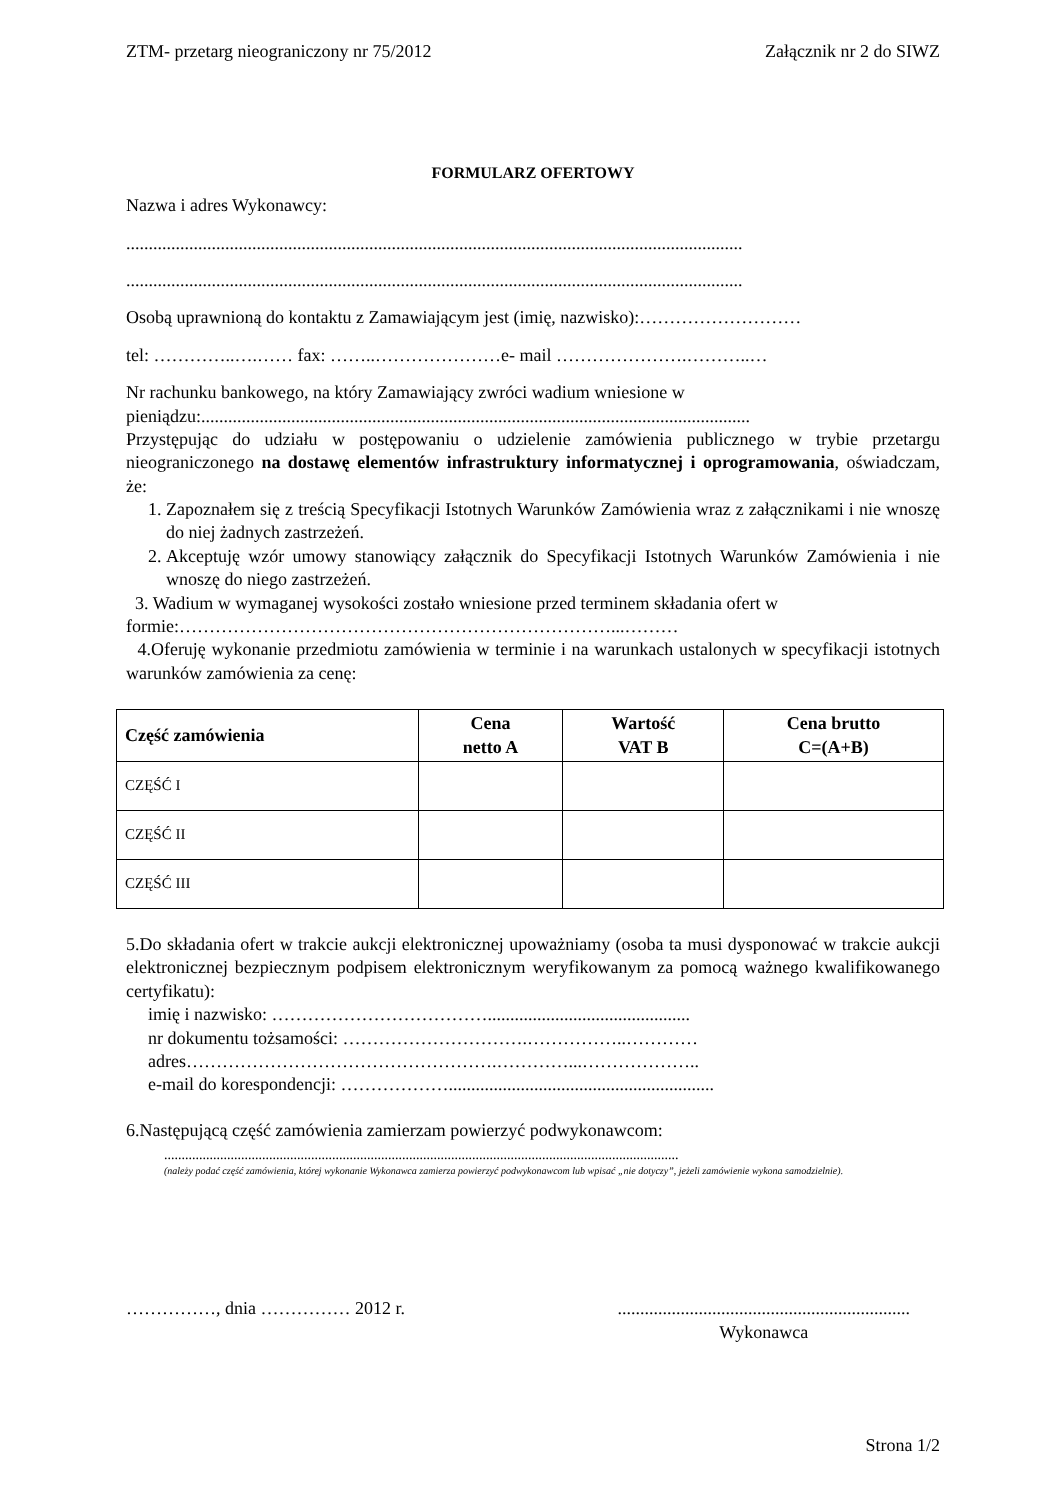ZTM- przetarg nieograniczony nr 75/2012 Załącznik nr 2 do SIWZ
FORMULARZ OFERTOWY
Nazwa i adres Wykonawcy:
.........................................................................................................................................
.........................................................................................................................................
Osobą uprawnioną do kontaktu z Zamawiającym jest (imię, nazwisko):………………………
tel: …………..….…… fax: ……..…………………e- mail ………………….………..…
Nr rachunku bankowego, na który Zamawiający zwróci wadium wniesione w pieniądzu:..........................................................................................................................
Przystępując do udziału w postępowaniu o udzielenie zamówienia publicznego w trybie przetargu nieograniczonego na dostawę elementów infrastruktury informatycznej i oprogramowania, oświadczam, że:
1. Zapoznałem się z treścią Specyfikacji Istotnych Warunków Zamówienia wraz z załącznikami i nie wnoszę do niej żadnych zastrzeżeń.
2. Akceptuję wzór umowy stanowiący załącznik do Specyfikacji Istotnych Warunków Zamówienia i nie wnoszę do niego zastrzeżeń.
3. Wadium w wymaganej wysokości zostało wniesione przed terminem składania ofert w formie:………………………………………………………………...………
4.Oferuję wykonanie przedmiotu zamówienia w terminie i na warunkach ustalonych w specyfikacji istotnych warunków zamówienia za cenę:
| Część zamówienia | Cena netto A | Wartość VAT B | Cena brutto C=(A+B) |
| --- | --- | --- | --- |
| CZĘŚĆ I | | | |
| CZĘŚĆ II | | | |
| CZĘŚĆ III | | | |
5.Do składania ofert w trakcie aukcji elektronicznej upoważniamy (osoba ta musi dysponować w trakcie aukcji elektronicznej bezpiecznym podpisem elektronicznym weryfikowanym za pomocą ważnego kwalifikowanego certyfikatu):
imię i nazwisko: ……………………………….............................................
nr dokumentu tożsamości: ………………………….……………..…………
adres…………………………………………….…………...………………..
e-mail do korespondencji: ………………...........................................................
6.Następującą część zamówienia zamierzam powierzyć podwykonawcom:
...................................................................................................................................................
(należy podać część zamówienia, której wykonanie Wykonawca zamierza powierzyć podwykonawcom lub wpisać „nie dotyczy”, jeżeli zamówienie wykona samodzielnie).
……………, dnia …………… 2012 r..................................................................
Wykonawca
Strona 1/2